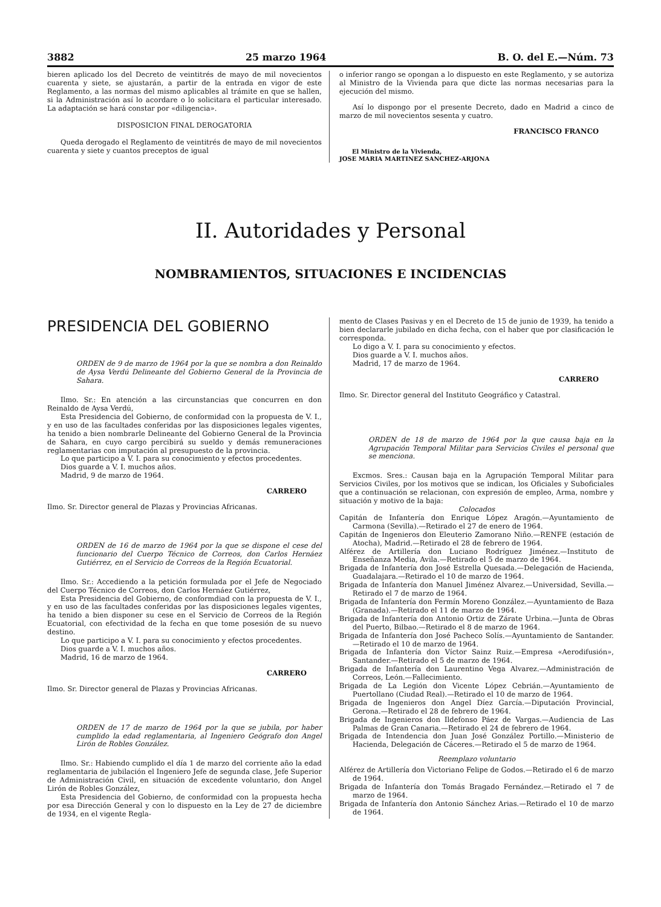3882 25 marzo 1964 B. O. del E.—Núm. 73
bieren aplicado los del Decreto de veintitrés de mayo de mil novecientos cuarenta y siete, se ajustarán, a partir de la entrada en vigor de este Reglamento, a las normas del mismo aplicables al trámite en que se hallen, si la Administración así lo acordare o lo solicitara el particular interesado. La adaptación se hará constar por «diligencia».
DISPOSICION FINAL DEROGATORIA
Queda derogado el Reglamento de veintitrés de mayo de mil novecientos cuarenta y siete y cuantos preceptos de igual
o inferior rango se opongan a lo dispuesto en este Reglamento, y se autoriza al Ministro de la Vivienda para que dicte las normas necesarias para la ejecución del mismo.
Así lo dispongo por el presente Decreto, dado en Madrid a cinco de marzo de mil novecientos sesenta y cuatro.
FRANCISCO FRANCO
El Ministro de la Vivienda,
JOSE MARIA MARTINEZ SANCHEZ-ARJONA
II. Autoridades y Personal
NOMBRAMIENTOS, SITUACIONES E INCIDENCIAS
PRESIDENCIA DEL GOBIERNO
ORDEN de 9 de marzo de 1964 por la que se nombra a don Reinaldo de Aysa Verdú Delineante del Gobierno General de la Provincia de Sahara.
Ilmo. Sr.: En atención a las circunstancias que concurren en don Reinaldo de Aysa Verdú,
Esta Presidencia del Gobierno, de conformidad con la propuesta de V. I., y en uso de las facultades conferidas por las disposiciones legales vigentes, ha tenido a bien nombrarle Delineante del Gobierno General de la Provincia de Sahara, en cuyo cargo percibirá su sueldo y demás remuneraciones reglamentarias con imputación al presupuesto de la provincia.
Lo que participo a V. I. para su conocimiento y efectos procedentes.
Dios guarde a V. I. muchos años.
Madrid, 9 de marzo de 1964.
CARRERO
Ilmo. Sr. Director general de Plazas y Provincias Africanas.
ORDEN de 16 de marzo de 1964 por la que se dispone el cese del funcionario del Cuerpo Técnico de Correos, don Carlos Hernáez Gutiérrez, en el Servicio de Correos de la Región Ecuatorial.
Ilmo. Sr.: Accediendo a la petición formulada por el Jefe de Negociado del Cuerpo Técnico de Correos, don Carlos Hernáez Gutiérrez,
Esta Presidencia del Gobierno, de conformdiad con la propuesta de V. I., y en uso de las facultades conferidas por las disposiciones legales vigentes, ha tenido a bien disponer su cese en el Servicio de Correos de la Región Ecuatorial, con efectividad de la fecha en que tome posesión de su nuevo destino.
Lo que participo a V. I. para su conocimiento y efectos procedentes.
Dios guarde a V. I. muchos años.
Madrid, 16 de marzo de 1964.
CARRERO
Ilmo. Sr. Director general de Plazas y Provincias Africanas.
ORDEN de 17 de marzo de 1964 por la que se jubila, por haber cumplido la edad reglamentaria, al Ingeniero Geógrafo don Angel Lirón de Robles González.
Ilmo. Sr.: Habiendo cumplido el día 1 de marzo del corriente año la edad reglamentaria de jubilación el Ingeniero Jefe de segunda clase, Jefe Superior de Administración Civil, en situación de excedente voluntario, don Angel Lirón de Robles González,
Esta Presidencia del Gobierno, de conformidad con la propuesta hecha por esa Dirección General y con lo dispuesto en la Ley de 27 de diciembre de 1934, en el vigente Regla-
mento de Clases Pasivas y en el Decreto de 15 de junio de 1939, ha tenido a bien declararle jubilado en dicha fecha, con el haber que por clasificación le corresponda.
Lo digo a V. I. para su conocimiento y efectos.
Dios guarde a V. I. muchos años.
Madrid, 17 de marzo de 1964.
CARRERO
Ilmo. Sr. Director general del Instituto Geográfico y Catastral.
ORDEN de 18 de marzo de 1964 por la que causa baja en la Agrupación Temporal Militar para Servicios Civiles el personal que se menciona.
Excmos. Sres.: Causan baja en la Agrupación Temporal Militar para Servicios Civiles, por los motivos que se indican, los Oficiales y Suboficiales que a continuación se relacionan, con expresión de empleo, Arma, nombre y situación y motivo de la baja:
Colocados
Capitán de Infantería don Enrique López Aragón.—Ayuntamiento de Carmona (Sevilla).—Retirado el 27 de enero de 1964.
Capitán de Ingenieros don Eleuterio Zamorano Niño.—RENFE (estación de Atocha), Madrid.—Retirado el 28 de febrero de 1964.
Alférez de Artillería don Luciano Rodríguez Jiménez.—Instituto de Enseñanza Media, Avila.—Retirado el 5 de marzo de 1964.
Brigada de Infantería don José Estrella Quesada.—Delegación de Hacienda, Guadalajara.—Retirado el 10 de marzo de 1964.
Brigada de Infantería don Manuel Jiménez Alvarez.—Universidad, Sevilla.—Retirado el 7 de marzo de 1964.
Brigada de Infantería don Fermín Moreno González.—Ayuntamiento de Baza (Granada).—Retirado el 11 de marzo de 1964.
Brigada de Infantería don Antonio Ortiz de Zárate Urbina.—Junta de Obras del Puerto, Bilbao.—Retirado el 8 de marzo de 1964.
Brigada de Infantería don José Pacheco Solís.—Ayuntamiento de Santander.—Retirado el 10 de marzo de 1964.
Brigada de Infantería don Víctor Sainz Ruiz.—Empresa «Aerodifusión», Santander.—Retirado el 5 de marzo de 1964.
Brigada de Infantería don Laurentino Vega Alvarez.—Administración de Correos, León.—Fallecimiento.
Brigada de La Legión don Vicente López Cebrián.—Ayuntamiento de Puertollano (Ciudad Real).—Retirado el 10 de marzo de 1964.
Brigada de Ingenieros don Angel Díez García.—Diputación Provincial, Gerona.—Retirado el 28 de febrero de 1964.
Brigada de Ingenieros don Ildefonso Páez de Vargas.—Audiencia de Las Palmas de Gran Canaria.—Retirado el 24 de febrero de 1964.
Brigada de Intendencia don Juan José González Portillo.—Ministerio de Hacienda, Delegación de Cáceres.—Retirado el 5 de marzo de 1964.
Reemplazo voluntario
Alférez de Artillería don Victoriano Felipe de Godos.—Retirado el 6 de marzo de 1964.
Brigada de Infantería don Tomás Bragado Fernández.—Retirado el 7 de marzo de 1964.
Brigada de Infantería don Antonio Sánchez Arias.—Retirado el 10 de marzo de 1964.